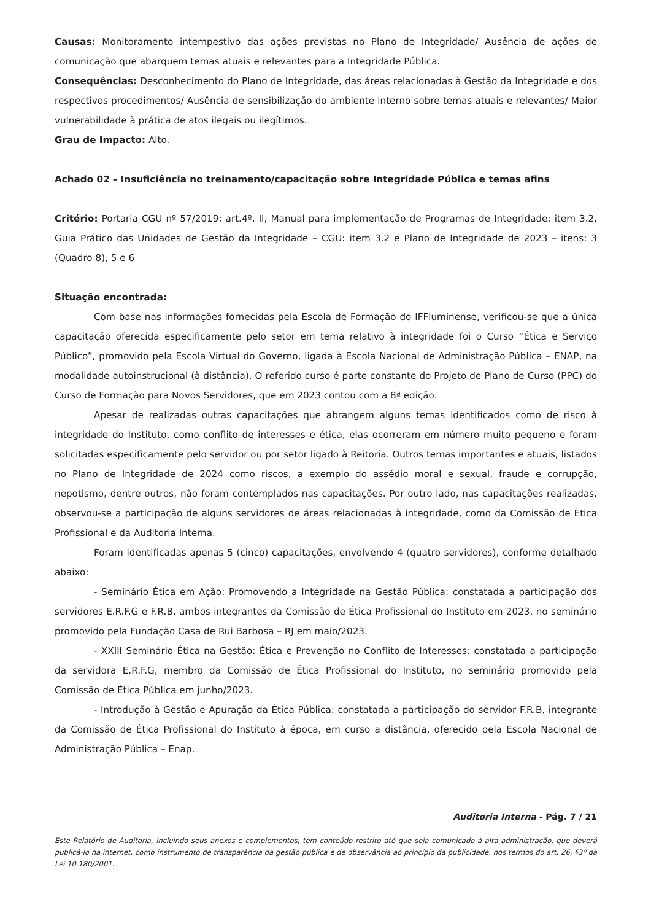Causas: Monitoramento intempestivo das ações previstas no Plano de Integridade/ Ausência de ações de comunicação que abarquem temas atuais e relevantes para a Integridade Pública.
Consequências: Desconhecimento do Plano de Integridade, das áreas relacionadas à Gestão da Integridade e dos respectivos procedimentos/ Ausência de sensibilização do ambiente interno sobre temas atuais e relevantes/ Maior vulnerabilidade à prática de atos ilegais ou ilegítimos.
Grau de Impacto: Alto.
Achado 02 – Insuficiência no treinamento/capacitação sobre Integridade Pública e temas afins
Critério: Portaria CGU nº 57/2019: art.4º, II, Manual para implementação de Programas de Integridade: item 3.2, Guia Prático das Unidades de Gestão da Integridade – CGU: item 3.2 e Plano de Integridade de 2023 – itens: 3 (Quadro 8), 5 e 6
Situação encontrada:
Com base nas informações fornecidas pela Escola de Formação do IFFluminense, verificou-se que a única capacitação oferecida especificamente pelo setor em tema relativo à integridade foi o Curso “Ética e Serviço Público”, promovido pela Escola Virtual do Governo, ligada à Escola Nacional de Administração Pública – ENAP, na modalidade autoinstrucional (à distância). O referido curso é parte constante do Projeto de Plano de Curso (PPC) do Curso de Formação para Novos Servidores, que em 2023 contou com a 8ª edição.
Apesar de realizadas outras capacitações que abrangem alguns temas identificados como de risco à integridade do Instituto, como conflito de interesses e ética, elas ocorreram em número muito pequeno e foram solicitadas especificamente pelo servidor ou por setor ligado à Reitoria. Outros temas importantes e atuais, listados no Plano de Integridade de 2024 como riscos, a exemplo do assédio moral e sexual, fraude e corrupção, nepotismo, dentre outros, não foram contemplados nas capacitações. Por outro lado, nas capacitações realizadas, observou-se a participação de alguns servidores de áreas relacionadas à integridade, como da Comissão de Ética Profissional e da Auditoria Interna.
Foram identificadas apenas 5 (cinco) capacitações, envolvendo 4 (quatro servidores), conforme detalhado abaixo:
- Seminário Ética em Ação: Promovendo a Integridade na Gestão Pública: constatada a participação dos servidores E.R.F.G e F.R.B, ambos integrantes da Comissão de Ética Profissional do Instituto em 2023, no seminário promovido pela Fundação Casa de Rui Barbosa – RJ em maio/2023.
- XXIII Seminário Ética na Gestão: Ética e Prevenção no Conflito de Interesses: constatada a participação da servidora E.R.F.G, membro da Comissão de Ética Profissional do Instituto, no seminário promovido pela Comissão de Ética Pública em junho/2023.
- Introdução à Gestão e Apuração da Ética Pública: constatada a participação do servidor F.R.B, integrante da Comissão de Ética Profissional do Instituto à época, em curso a distância, oferecido pela Escola Nacional de Administração Pública – Enap.
Auditoria Interna - Pág. 7 / 21
Este Relatório de Auditoria, incluindo seus anexos e complementos, tem conteúdo restrito até que seja comunicado à alta administração, que deverá publicá-lo na internet, como instrumento de transparência da gestão pública e de observância ao princípio da publicidade, nos termos do art. 26, §3º da Lei 10.180/2001.